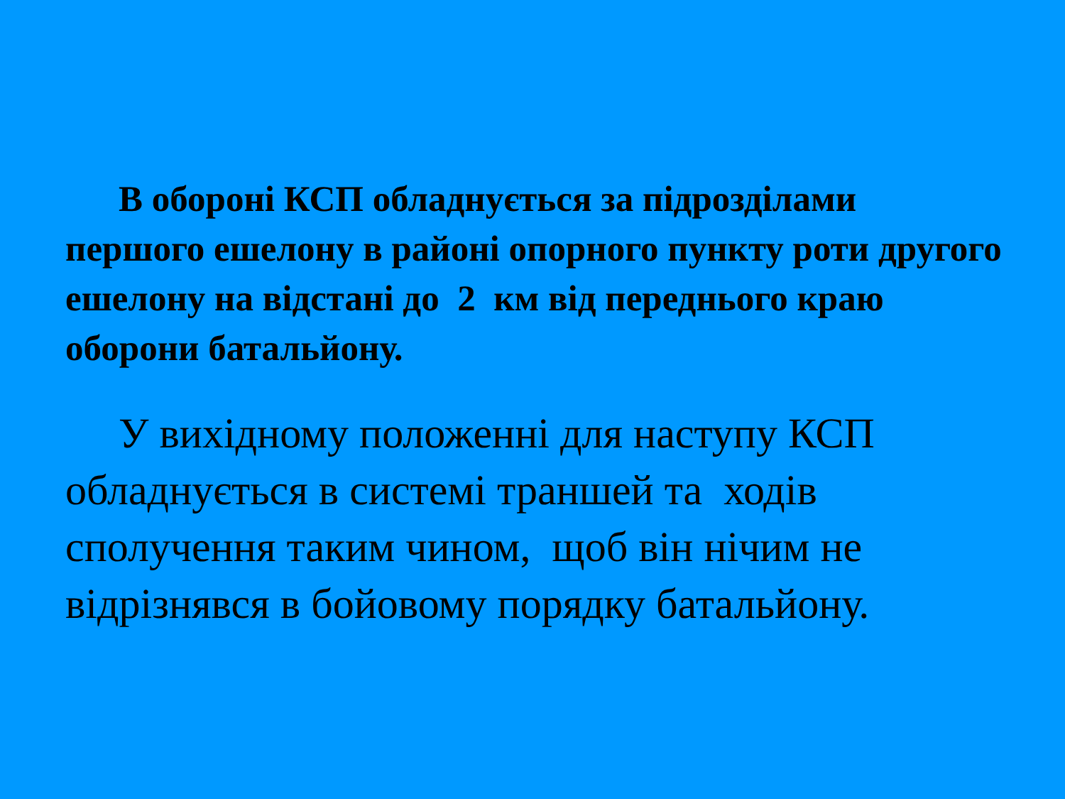В обороні КСП обладнується за підрозділами першого ешелону в районі опорного пункту роти другого ешелону на відстані до 2 км від переднього краю оборони батальйону.
У вихідному положенні для наступу КСП обладнується в системі траншей та ходів сполучення таким чином, щоб він нічим не відрізнявся в бойовому порядку батальйону.